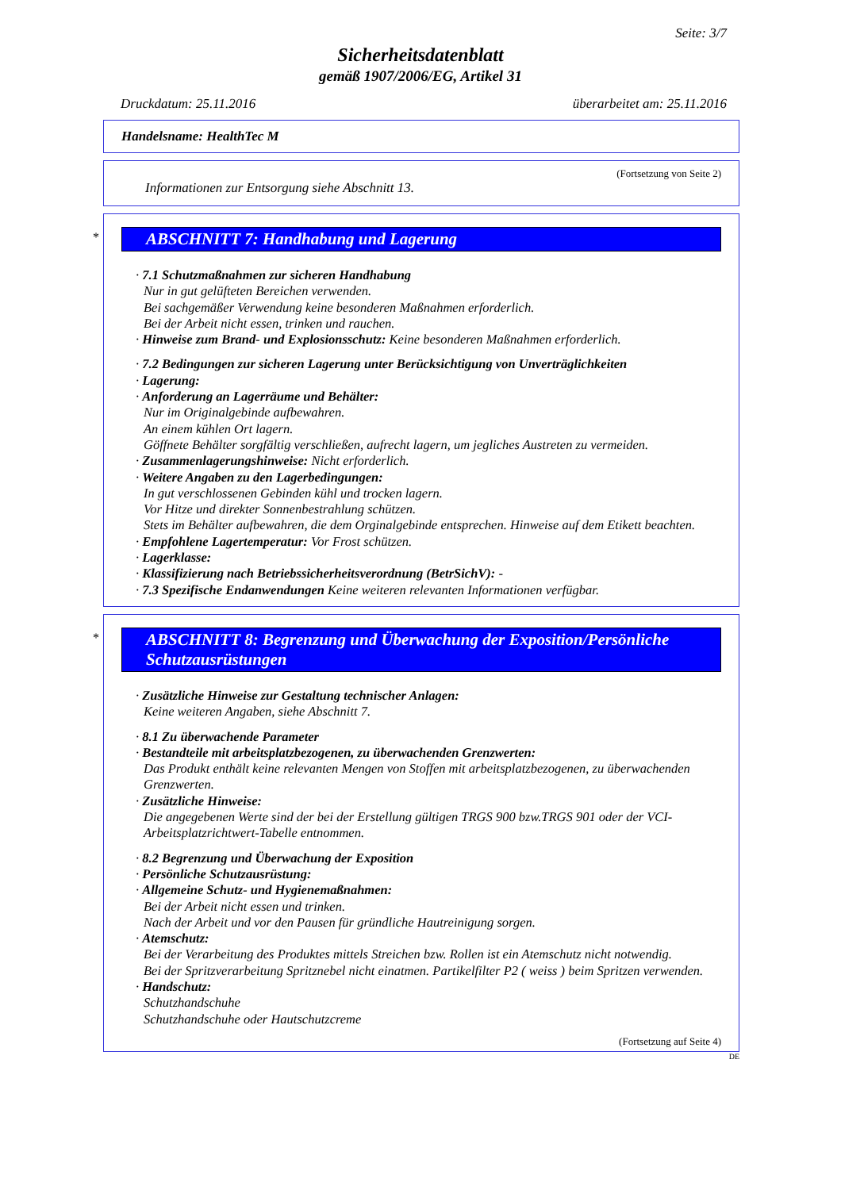Seite: 3/7
Sicherheitsdatenblatt
gemäß 1907/2006/EG, Artikel 31
Druckdatum: 25.11.2016 überarbeitet am: 25.11.2016
Handelsname: HealthTec M
(Fortsetzung von Seite 2)
Informationen zur Entsorgung siehe Abschnitt 13.
*
ABSCHNITT 7: Handhabung und Lagerung
· 7.1 Schutzmaßnahmen zur sicheren Handhabung
Nur in gut gelüfteten Bereichen verwenden.
Bei sachgemäßer Verwendung keine besonderen Maßnahmen erforderlich.
Bei der Arbeit nicht essen, trinken und rauchen.
· Hinweise zum Brand- und Explosionsschutz: Keine besonderen Maßnahmen erforderlich.
· 7.2 Bedingungen zur sicheren Lagerung unter Berücksichtigung von Unverträglichkeiten
· Lagerung:
· Anforderung an Lagerräume und Behälter:
Nur im Originalgebinde aufbewahren.
An einem kühlen Ort lagern.
Göffnete Behälter sorgfältig verschließen, aufrecht lagern, um jegliches Austreten zu vermeiden.
· Zusammenlagerungshinweise: Nicht erforderlich.
· Weitere Angaben zu den Lagerbedingungen:
In gut verschlossenen Gebinden kühl und trocken lagern.
Vor Hitze und direkter Sonnenbestrahlung schützen.
Stets im Behälter aufbewahren, die dem Orginalgebinde entsprechen. Hinweise auf dem Etikett beachten.
· Empfohlene Lagertemperatur: Vor Frost schützen.
· Lagerklasse:
· Klassifizierung nach Betriebssicherheitsverordnung (BetrSichV): -
· 7.3 Spezifische Endanwendungen Keine weiteren relevanten Informationen verfügbar.
*
ABSCHNITT 8: Begrenzung und Überwachung der Exposition/Persönliche Schutzausrüstungen
· Zusätzliche Hinweise zur Gestaltung technischer Anlagen:
Keine weiteren Angaben, siehe Abschnitt 7.
· 8.1 Zu überwachende Parameter
· Bestandteile mit arbeitsplatzbezogenen, zu überwachenden Grenzwerten:
Das Produkt enthält keine relevanten Mengen von Stoffen mit arbeitsplatzbezogenen, zu überwachenden Grenzwerten.
· Zusätzliche Hinweise:
Die angegebenen Werte sind der bei der Erstellung gültigen TRGS 900 bzw.TRGS 901 oder der VCI-Arbeitsplatzrichtwert-Tabelle entnommen.
· 8.2 Begrenzung und Überwachung der Exposition
· Persönliche Schutzausrüstung:
· Allgemeine Schutz- und Hygienemaßnahmen:
Bei der Arbeit nicht essen und trinken.
Nach der Arbeit und vor den Pausen für gründliche Hautreinigung sorgen.
· Atemschutz:
Bei der Verarbeitung des Produktes mittels Streichen bzw. Rollen ist ein Atemschutz nicht notwendig.
Bei der Spritzverarbeitung Spritznebel nicht einatmen. Partikelfilter P2 ( weiss ) beim Spritzen verwenden.
· Handschutz:
Schutzhandschuhe
Schutzhandschuhe oder Hautschutzcreme
(Fortsetzung auf Seite 4)
DE